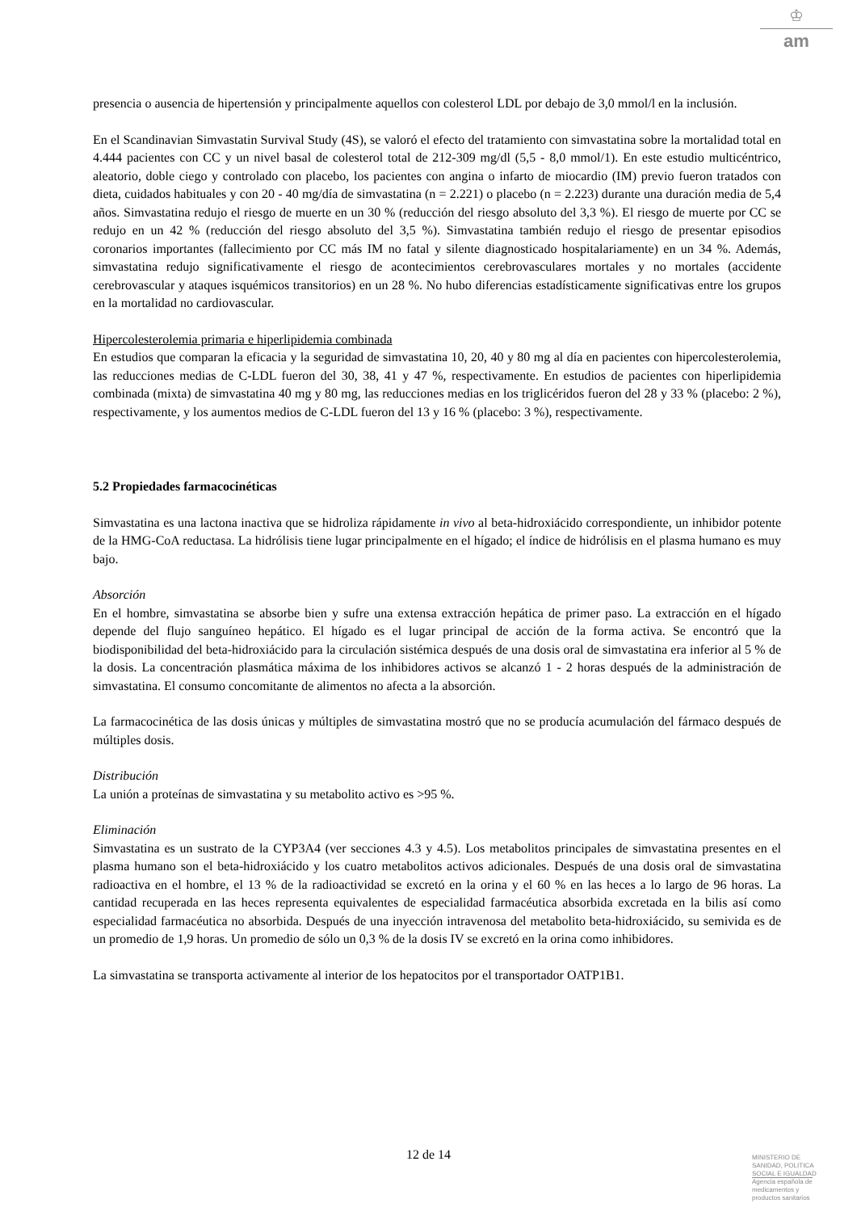♔
am
presencia o ausencia de hipertensión y principalmente aquellos con colesterol LDL por debajo de 3,0 mmol/l en la inclusión.
En el Scandinavian Simvastatin Survival Study (4S), se valoró el efecto del tratamiento con simvastatina sobre la mortalidad total en 4.444 pacientes con CC y un nivel basal de colesterol total de 212-309 mg/dl (5,5 - 8,0 mmol/1). En este estudio multicéntrico, aleatorio, doble ciego y controlado con placebo, los pacientes con angina o infarto de miocardio (IM) previo fueron tratados con dieta, cuidados habituales y con 20 - 40 mg/día de simvastatina (n = 2.221) o placebo (n = 2.223) durante una duración media de 5,4 años. Simvastatina redujo el riesgo de muerte en un 30 % (reducción del riesgo absoluto del 3,3 %). El riesgo de muerte por CC se redujo en un 42 % (reducción del riesgo absoluto del 3,5 %). Simvastatina también redujo el riesgo de presentar episodios coronarios importantes (fallecimiento por CC más IM no fatal y silente diagnosticado hospitalariamente) en un 34 %. Además, simvastatina redujo significativamente el riesgo de acontecimientos cerebrovasculares mortales y no mortales (accidente cerebrovascular y ataques isquémicos transitorios) en un 28 %. No hubo diferencias estadísticamente significativas entre los grupos en la mortalidad no cardiovascular.
Hipercolesterolemia primaria e hiperlipidemia combinada
En estudios que comparan la eficacia y la seguridad de simvastatina 10, 20, 40 y 80 mg al día en pacientes con hipercolesterolemia, las reducciones medias de C-LDL fueron del 30, 38, 41 y 47 %, respectivamente. En estudios de pacientes con hiperlipidemia combinada (mixta) de simvastatina 40 mg y 80 mg, las reducciones medias en los triglicéridos fueron del 28 y 33 % (placebo: 2 %), respectivamente, y los aumentos medios de C-LDL fueron del 13 y 16 % (placebo: 3 %), respectivamente.
5.2 Propiedades farmacocinéticas
Simvastatina es una lactona inactiva que se hidroliza rápidamente in vivo al beta-hidroxiácido correspondiente, un inhibidor potente de la HMG-CoA reductasa. La hidrólisis tiene lugar principalmente en el hígado; el índice de hidrólisis en el plasma humano es muy bajo.
Absorción
En el hombre, simvastatina se absorbe bien y sufre una extensa extracción hepática de primer paso. La extracción en el hígado depende del flujo sanguíneo hepático. El hígado es el lugar principal de acción de la forma activa. Se encontró que la biodisponibilidad del beta-hidroxiácido para la circulación sistémica después de una dosis oral de simvastatina era inferior al 5 % de la dosis. La concentración plasmática máxima de los inhibidores activos se alcanzó 1 - 2 horas después de la administración de simvastatina. El consumo concomitante de alimentos no afecta a la absorción.
La farmacocinética de las dosis únicas y múltiples de simvastatina mostró que no se producía acumulación del fármaco después de múltiples dosis.
Distribución
La unión a proteínas de simvastatina y su metabolito activo es >95 %.
Eliminación
Simvastatina es un sustrato de la CYP3A4 (ver secciones 4.3 y 4.5). Los metabolitos principales de simvastatina presentes en el plasma humano son el beta-hidroxiácido y los cuatro metabolitos activos adicionales. Después de una dosis oral de simvastatina radioactiva en el hombre, el 13 % de la radioactividad se excretó en la orina y el 60 % en las heces a lo largo de 96 horas. La cantidad recuperada en las heces representa equivalentes de especialidad farmacéutica absorbida excretada en la bilis así como especialidad farmacéutica no absorbida. Después de una inyección intravenosa del metabolito beta-hidroxiácido, su semivida es de un promedio de 1,9 horas. Un promedio de sólo un 0,3 % de la dosis IV se excretó en la orina como inhibidores.
La simvastatina se transporta activamente al interior de los hepatocitos por el transportador OATP1B1.
12 de 14
MINISTERIO DE
SANIDAD, POLITICA
SOCIAL E IGUALDAD
Agencia española de
medicamentos y
productos sanitarios